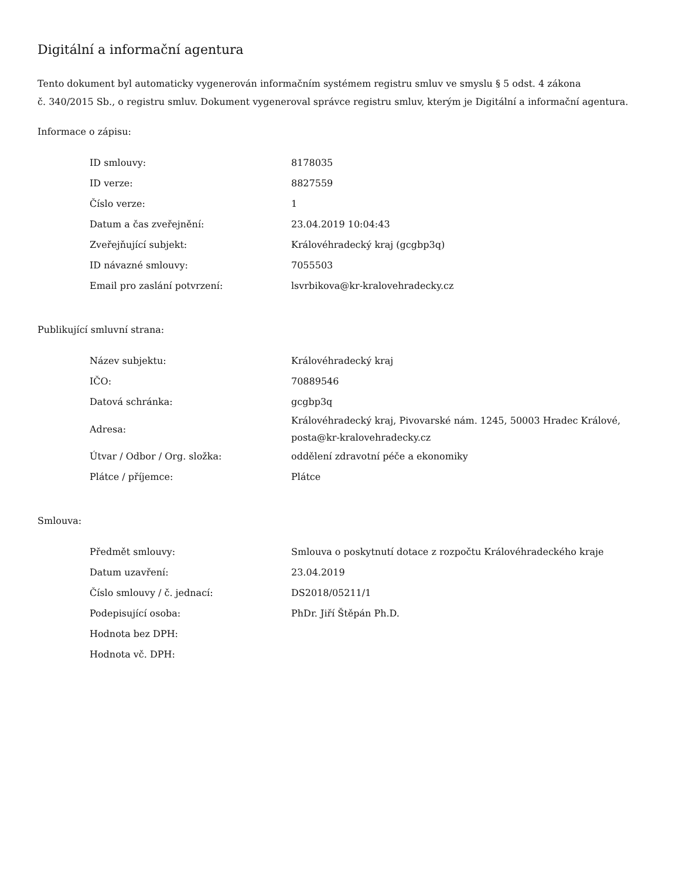Digitální a informační agentura
Tento dokument byl automaticky vygenerován informačním systémem registru smluv ve smyslu § 5 odst. 4 zákona
č. 340/2015 Sb., o registru smluv. Dokument vygeneroval správce registru smluv, kterým je Digitální a informační agentura.
Informace o zápisu:
| ID smlouvy: | 8178035 |
| ID verze: | 8827559 |
| Číslo verze: | 1 |
| Datum a čas zveřejnění: | 23.04.2019 10:04:43 |
| Zveřejňující subjekt: | Královéhradecký kraj (gcgbp3q) |
| ID návazné smlouvy: | 7055503 |
| Email pro zaslání potvrzení: | lsvrbikova@kr-kralovehradecky.cz |
Publikující smluvní strana:
| Název subjektu: | Královéhradecký kraj |
| IČO: | 70889546 |
| Datová schránka: | gcgbp3q |
| Adresa: | Královéhradecký kraj, Pivovarské nám. 1245, 50003 Hradec Králové, posta@kr-kralovehradecky.cz |
| Útvar / Odbor / Org. složka: | oddělení zdravotní péče a ekonomiky |
| Plátce / příjemce: | Plátce |
Smlouva:
| Předmět smlouvy: | Smlouva o poskytnutí dotace z rozpočtu Královéhradeckého kraje |
| Datum uzavření: | 23.04.2019 |
| Číslo smlouvy / č. jednací: | DS2018/05211/1 |
| Podepisující osoba: | PhDr. Jiří Štěpán Ph.D. |
| Hodnota bez DPH: | |
| Hodnota vč. DPH: | |